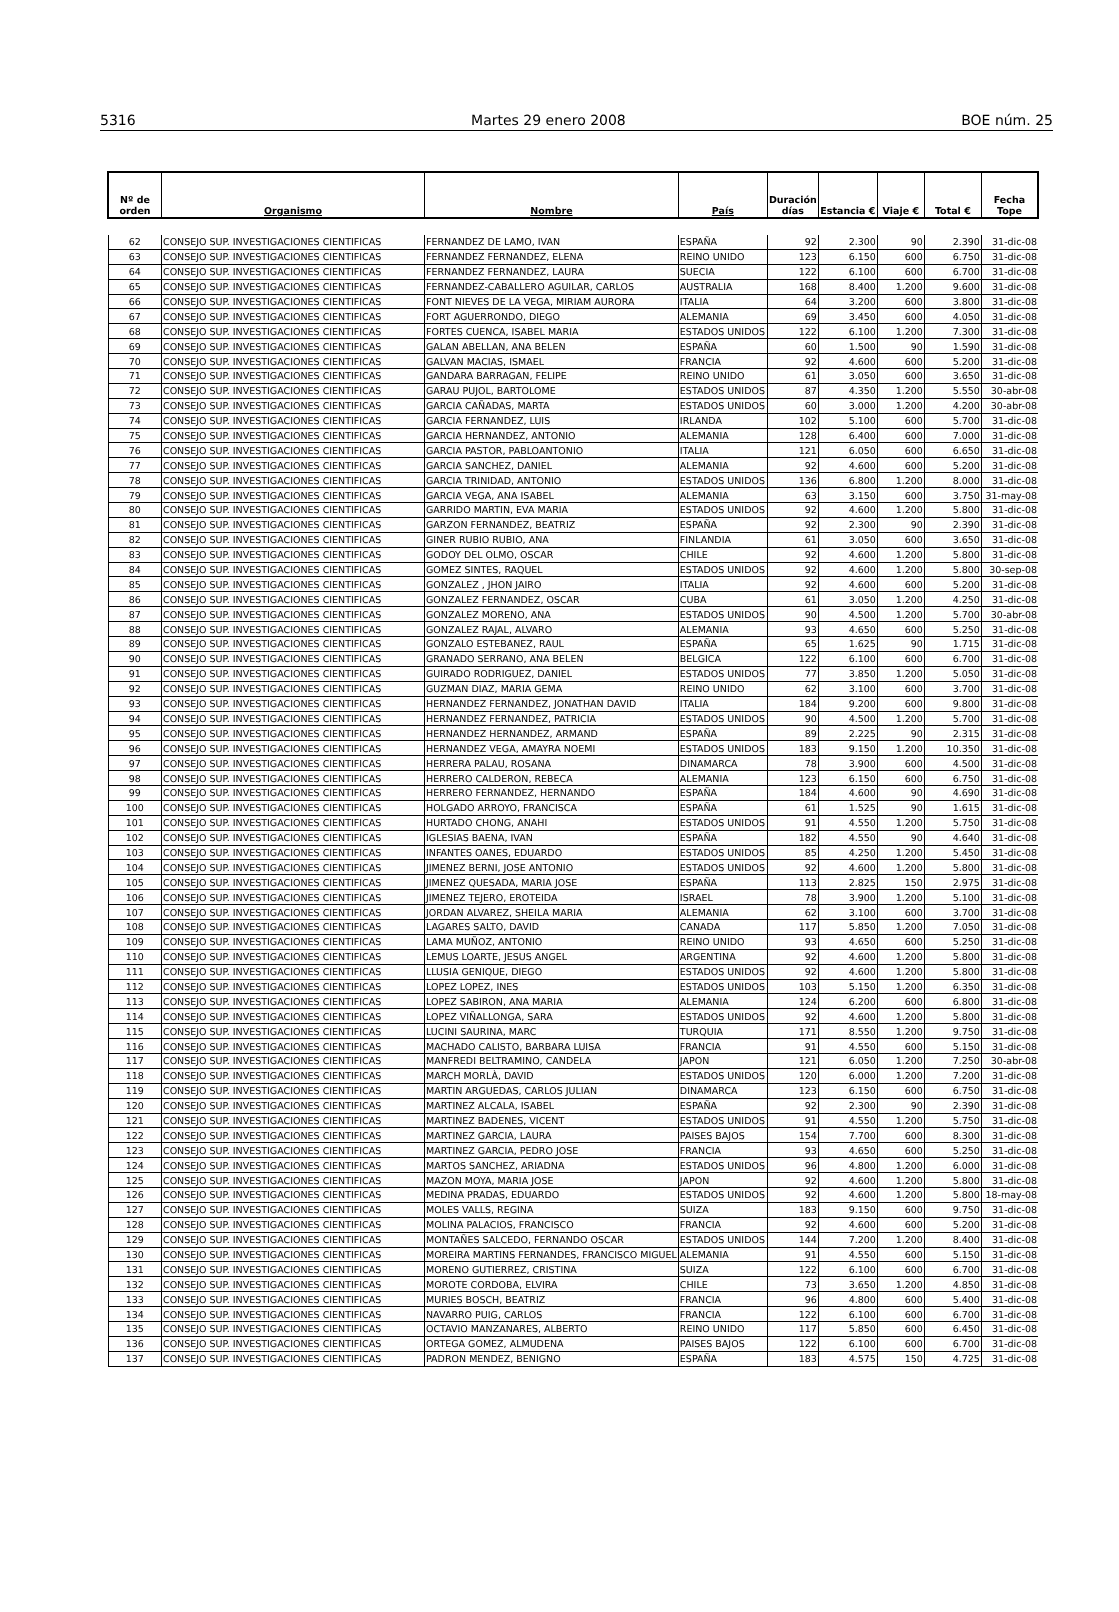5316 Martes 29 enero 2008 BOE núm. 25
| Nº de orden | Organismo | Nombre | País | Duración días | Estancia € | Viaje € | Total € | Fecha Tope |
| --- | --- | --- | --- | --- | --- | --- | --- | --- |
| 62 | CONSEJO SUP. INVESTIGACIONES CIENTIFICAS | FERNANDEZ DE LAMO, IVAN | ESPAÑA | 92 | 2.300 | 90 | 2.390 | 31-dic-08 |
| 63 | CONSEJO SUP. INVESTIGACIONES CIENTIFICAS | FERNANDEZ FERNANDEZ, ELENA | REINO UNIDO | 123 | 6.150 | 600 | 6.750 | 31-dic-08 |
| 64 | CONSEJO SUP. INVESTIGACIONES CIENTIFICAS | FERNANDEZ FERNANDEZ, LAURA | SUECIA | 122 | 6.100 | 600 | 6.700 | 31-dic-08 |
| 65 | CONSEJO SUP. INVESTIGACIONES CIENTIFICAS | FERNANDEZ-CABALLERO AGUILAR, CARLOS | AUSTRALIA | 168 | 8.400 | 1.200 | 9.600 | 31-dic-08 |
| 66 | CONSEJO SUP. INVESTIGACIONES CIENTIFICAS | FONT NIEVES DE LA VEGA, MIRIAM AURORA | ITALIA | 64 | 3.200 | 600 | 3.800 | 31-dic-08 |
| 67 | CONSEJO SUP. INVESTIGACIONES CIENTIFICAS | FORT AGUERRONDO, DIEGO | ALEMANIA | 69 | 3.450 | 600 | 4.050 | 31-dic-08 |
| 68 | CONSEJO SUP. INVESTIGACIONES CIENTIFICAS | FORTES CUENCA, ISABEL MARIA | ESTADOS UNIDOS | 122 | 6.100 | 1.200 | 7.300 | 31-dic-08 |
| 69 | CONSEJO SUP. INVESTIGACIONES CIENTIFICAS | GALAN ABELLAN, ANA BELEN | ESPAÑA | 60 | 1.500 | 90 | 1.590 | 31-dic-08 |
| 70 | CONSEJO SUP. INVESTIGACIONES CIENTIFICAS | GALVAN MACIAS, ISMAEL | FRANCIA | 92 | 4.600 | 600 | 5.200 | 31-dic-08 |
| 71 | CONSEJO SUP. INVESTIGACIONES CIENTIFICAS | GANDARA BARRAGAN, FELIPE | REINO UNIDO | 61 | 3.050 | 600 | 3.650 | 31-dic-08 |
| 72 | CONSEJO SUP. INVESTIGACIONES CIENTIFICAS | GARAU PUJOL, BARTOLOME | ESTADOS UNIDOS | 87 | 4.350 | 1.200 | 5.550 | 30-abr-08 |
| 73 | CONSEJO SUP. INVESTIGACIONES CIENTIFICAS | GARCIA CAÑADAS, MARTA | ESTADOS UNIDOS | 60 | 3.000 | 1.200 | 4.200 | 30-abr-08 |
| 74 | CONSEJO SUP. INVESTIGACIONES CIENTIFICAS | GARCIA FERNANDEZ, LUIS | IRLANDA | 102 | 5.100 | 600 | 5.700 | 31-dic-08 |
| 75 | CONSEJO SUP. INVESTIGACIONES CIENTIFICAS | GARCIA HERNANDEZ, ANTONIO | ALEMANIA | 128 | 6.400 | 600 | 7.000 | 31-dic-08 |
| 76 | CONSEJO SUP. INVESTIGACIONES CIENTIFICAS | GARCIA PASTOR, PABLOANTONIO | ITALIA | 121 | 6.050 | 600 | 6.650 | 31-dic-08 |
| 77 | CONSEJO SUP. INVESTIGACIONES CIENTIFICAS | GARCIA SANCHEZ, DANIEL | ALEMANIA | 92 | 4.600 | 600 | 5.200 | 31-dic-08 |
| 78 | CONSEJO SUP. INVESTIGACIONES CIENTIFICAS | GARCIA TRINIDAD, ANTONIO | ESTADOS UNIDOS | 136 | 6.800 | 1.200 | 8.000 | 31-dic-08 |
| 79 | CONSEJO SUP. INVESTIGACIONES CIENTIFICAS | GARCIA VEGA, ANA ISABEL | ALEMANIA | 63 | 3.150 | 600 | 3.750 | 31-may-08 |
| 80 | CONSEJO SUP. INVESTIGACIONES CIENTIFICAS | GARRIDO MARTIN, EVA MARIA | ESTADOS UNIDOS | 92 | 4.600 | 1.200 | 5.800 | 31-dic-08 |
| 81 | CONSEJO SUP. INVESTIGACIONES CIENTIFICAS | GARZON FERNANDEZ, BEATRIZ | ESPAÑA | 92 | 2.300 | 90 | 2.390 | 31-dic-08 |
| 82 | CONSEJO SUP. INVESTIGACIONES CIENTIFICAS | GINER RUBIO RUBIO, ANA | FINLANDIA | 61 | 3.050 | 600 | 3.650 | 31-dic-08 |
| 83 | CONSEJO SUP. INVESTIGACIONES CIENTIFICAS | GODOY DEL OLMO, OSCAR | CHILE | 92 | 4.600 | 1.200 | 5.800 | 31-dic-08 |
| 84 | CONSEJO SUP. INVESTIGACIONES CIENTIFICAS | GOMEZ SINTES, RAQUEL | ESTADOS UNIDOS | 92 | 4.600 | 1.200 | 5.800 | 30-sep-08 |
| 85 | CONSEJO SUP. INVESTIGACIONES CIENTIFICAS | GONZALEZ , JHON JAIRO | ITALIA | 92 | 4.600 | 600 | 5.200 | 31-dic-08 |
| 86 | CONSEJO SUP. INVESTIGACIONES CIENTIFICAS | GONZALEZ FERNANDEZ, OSCAR | CUBA | 61 | 3.050 | 1.200 | 4.250 | 31-dic-08 |
| 87 | CONSEJO SUP. INVESTIGACIONES CIENTIFICAS | GONZALEZ MORENO, ANA | ESTADOS UNIDOS | 90 | 4.500 | 1.200 | 5.700 | 30-abr-08 |
| 88 | CONSEJO SUP. INVESTIGACIONES CIENTIFICAS | GONZALEZ RAJAL, ALVARO | ALEMANIA | 93 | 4.650 | 600 | 5.250 | 31-dic-08 |
| 89 | CONSEJO SUP. INVESTIGACIONES CIENTIFICAS | GONZALO ESTEBANEZ, RAUL | ESPAÑA | 65 | 1.625 | 90 | 1.715 | 31-dic-08 |
| 90 | CONSEJO SUP. INVESTIGACIONES CIENTIFICAS | GRANADO SERRANO, ANA BELEN | BELGICA | 122 | 6.100 | 600 | 6.700 | 31-dic-08 |
| 91 | CONSEJO SUP. INVESTIGACIONES CIENTIFICAS | GUIRADO RODRIGUEZ, DANIEL | ESTADOS UNIDOS | 77 | 3.850 | 1.200 | 5.050 | 31-dic-08 |
| 92 | CONSEJO SUP. INVESTIGACIONES CIENTIFICAS | GUZMAN DIAZ, MARIA GEMA | REINO UNIDO | 62 | 3.100 | 600 | 3.700 | 31-dic-08 |
| 93 | CONSEJO SUP. INVESTIGACIONES CIENTIFICAS | HERNANDEZ FERNANDEZ, JONATHAN DAVID | ITALIA | 184 | 9.200 | 600 | 9.800 | 31-dic-08 |
| 94 | CONSEJO SUP. INVESTIGACIONES CIENTIFICAS | HERNANDEZ FERNANDEZ, PATRICIA | ESTADOS UNIDOS | 90 | 4.500 | 1.200 | 5.700 | 31-dic-08 |
| 95 | CONSEJO SUP. INVESTIGACIONES CIENTIFICAS | HERNANDEZ HERNANDEZ, ARMAND | ESPAÑA | 89 | 2.225 | 90 | 2.315 | 31-dic-08 |
| 96 | CONSEJO SUP. INVESTIGACIONES CIENTIFICAS | HERNANDEZ VEGA, AMAYRA NOEMI | ESTADOS UNIDOS | 183 | 9.150 | 1.200 | 10.350 | 31-dic-08 |
| 97 | CONSEJO SUP. INVESTIGACIONES CIENTIFICAS | HERRERA PALAU, ROSANA | DINAMARCA | 78 | 3.900 | 600 | 4.500 | 31-dic-08 |
| 98 | CONSEJO SUP. INVESTIGACIONES CIENTIFICAS | HERRERO CALDERON, REBECA | ALEMANIA | 123 | 6.150 | 600 | 6.750 | 31-dic-08 |
| 99 | CONSEJO SUP. INVESTIGACIONES CIENTIFICAS | HERRERO FERNANDEZ, HERNANDO | ESPAÑA | 184 | 4.600 | 90 | 4.690 | 31-dic-08 |
| 100 | CONSEJO SUP. INVESTIGACIONES CIENTIFICAS | HOLGADO ARROYO, FRANCISCA | ESPAÑA | 61 | 1.525 | 90 | 1.615 | 31-dic-08 |
| 101 | CONSEJO SUP. INVESTIGACIONES CIENTIFICAS | HURTADO CHONG, ANAHI | ESTADOS UNIDOS | 91 | 4.550 | 1.200 | 5.750 | 31-dic-08 |
| 102 | CONSEJO SUP. INVESTIGACIONES CIENTIFICAS | IGLESIAS BAENA, IVAN | ESPAÑA | 182 | 4.550 | 90 | 4.640 | 31-dic-08 |
| 103 | CONSEJO SUP. INVESTIGACIONES CIENTIFICAS | INFANTES OANES, EDUARDO | ESTADOS UNIDOS | 85 | 4.250 | 1.200 | 5.450 | 31-dic-08 |
| 104 | CONSEJO SUP. INVESTIGACIONES CIENTIFICAS | JIMENEZ BERNI, JOSE ANTONIO | ESTADOS UNIDOS | 92 | 4.600 | 1.200 | 5.800 | 31-dic-08 |
| 105 | CONSEJO SUP. INVESTIGACIONES CIENTIFICAS | JIMENEZ QUESADA, MARIA JOSE | ESPAÑA | 113 | 2.825 | 150 | 2.975 | 31-dic-08 |
| 106 | CONSEJO SUP. INVESTIGACIONES CIENTIFICAS | JIMENEZ TEJERO, EROTEIDA | ISRAEL | 78 | 3.900 | 1.200 | 5.100 | 31-dic-08 |
| 107 | CONSEJO SUP. INVESTIGACIONES CIENTIFICAS | JORDAN ALVAREZ, SHEILA MARIA | ALEMANIA | 62 | 3.100 | 600 | 3.700 | 31-dic-08 |
| 108 | CONSEJO SUP. INVESTIGACIONES CIENTIFICAS | LAGARES SALTO, DAVID | CANADA | 117 | 5.850 | 1.200 | 7.050 | 31-dic-08 |
| 109 | CONSEJO SUP. INVESTIGACIONES CIENTIFICAS | LAMA MUÑOZ, ANTONIO | REINO UNIDO | 93 | 4.650 | 600 | 5.250 | 31-dic-08 |
| 110 | CONSEJO SUP. INVESTIGACIONES CIENTIFICAS | LEMUS LOARTE, JESUS ANGEL | ARGENTINA | 92 | 4.600 | 1.200 | 5.800 | 31-dic-08 |
| 111 | CONSEJO SUP. INVESTIGACIONES CIENTIFICAS | LLUSIA GENIQUE, DIEGO | ESTADOS UNIDOS | 92 | 4.600 | 1.200 | 5.800 | 31-dic-08 |
| 112 | CONSEJO SUP. INVESTIGACIONES CIENTIFICAS | LOPEZ LOPEZ, INES | ESTADOS UNIDOS | 103 | 5.150 | 1.200 | 6.350 | 31-dic-08 |
| 113 | CONSEJO SUP. INVESTIGACIONES CIENTIFICAS | LOPEZ SABIRON, ANA MARIA | ALEMANIA | 124 | 6.200 | 600 | 6.800 | 31-dic-08 |
| 114 | CONSEJO SUP. INVESTIGACIONES CIENTIFICAS | LOPEZ VIÑALLONGA, SARA | ESTADOS UNIDOS | 92 | 4.600 | 1.200 | 5.800 | 31-dic-08 |
| 115 | CONSEJO SUP. INVESTIGACIONES CIENTIFICAS | LUCINI SAURINA, MARC | TURQUIA | 171 | 8.550 | 1.200 | 9.750 | 31-dic-08 |
| 116 | CONSEJO SUP. INVESTIGACIONES CIENTIFICAS | MACHADO CALISTO, BARBARA LUISA | FRANCIA | 91 | 4.550 | 600 | 5.150 | 31-dic-08 |
| 117 | CONSEJO SUP. INVESTIGACIONES CIENTIFICAS | MANFREDI BELTRAMINO, CANDELA | JAPON | 121 | 6.050 | 1.200 | 7.250 | 30-abr-08 |
| 118 | CONSEJO SUP. INVESTIGACIONES CIENTIFICAS | MARCH MORLÀ, DAVID | ESTADOS UNIDOS | 120 | 6.000 | 1.200 | 7.200 | 31-dic-08 |
| 119 | CONSEJO SUP. INVESTIGACIONES CIENTIFICAS | MARTIN ARGUEDAS, CARLOS JULIAN | DINAMARCA | 123 | 6.150 | 600 | 6.750 | 31-dic-08 |
| 120 | CONSEJO SUP. INVESTIGACIONES CIENTIFICAS | MARTINEZ ALCALA, ISABEL | ESPAÑA | 92 | 2.300 | 90 | 2.390 | 31-dic-08 |
| 121 | CONSEJO SUP. INVESTIGACIONES CIENTIFICAS | MARTINEZ BADENES, VICENT | ESTADOS UNIDOS | 91 | 4.550 | 1.200 | 5.750 | 31-dic-08 |
| 122 | CONSEJO SUP. INVESTIGACIONES CIENTIFICAS | MARTINEZ GARCIA, LAURA | PAISES BAJOS | 154 | 7.700 | 600 | 8.300 | 31-dic-08 |
| 123 | CONSEJO SUP. INVESTIGACIONES CIENTIFICAS | MARTINEZ GARCIA, PEDRO JOSE | FRANCIA | 93 | 4.650 | 600 | 5.250 | 31-dic-08 |
| 124 | CONSEJO SUP. INVESTIGACIONES CIENTIFICAS | MARTOS SANCHEZ, ARIADNA | ESTADOS UNIDOS | 96 | 4.800 | 1.200 | 6.000 | 31-dic-08 |
| 125 | CONSEJO SUP. INVESTIGACIONES CIENTIFICAS | MAZON MOYA, MARIA JOSE | JAPON | 92 | 4.600 | 1.200 | 5.800 | 31-dic-08 |
| 126 | CONSEJO SUP. INVESTIGACIONES CIENTIFICAS | MEDINA PRADAS, EDUARDO | ESTADOS UNIDOS | 92 | 4.600 | 1.200 | 5.800 | 18-may-08 |
| 127 | CONSEJO SUP. INVESTIGACIONES CIENTIFICAS | MOLES VALLS, REGINA | SUIZA | 183 | 9.150 | 600 | 9.750 | 31-dic-08 |
| 128 | CONSEJO SUP. INVESTIGACIONES CIENTIFICAS | MOLINA PALACIOS, FRANCISCO | FRANCIA | 92 | 4.600 | 600 | 5.200 | 31-dic-08 |
| 129 | CONSEJO SUP. INVESTIGACIONES CIENTIFICAS | MONTAÑES SALCEDO, FERNANDO OSCAR | ESTADOS UNIDOS | 144 | 7.200 | 1.200 | 8.400 | 31-dic-08 |
| 130 | CONSEJO SUP. INVESTIGACIONES CIENTIFICAS | MOREIRA MARTINS FERNANDES, FRANCISCO MIGUEL | ALEMANIA | 91 | 4.550 | 600 | 5.150 | 31-dic-08 |
| 131 | CONSEJO SUP. INVESTIGACIONES CIENTIFICAS | MORENO GUTIERREZ, CRISTINA | SUIZA | 122 | 6.100 | 600 | 6.700 | 31-dic-08 |
| 132 | CONSEJO SUP. INVESTIGACIONES CIENTIFICAS | MOROTE CORDOBA, ELVIRA | CHILE | 73 | 3.650 | 1.200 | 4.850 | 31-dic-08 |
| 133 | CONSEJO SUP. INVESTIGACIONES CIENTIFICAS | MURIES BOSCH, BEATRIZ | FRANCIA | 96 | 4.800 | 600 | 5.400 | 31-dic-08 |
| 134 | CONSEJO SUP. INVESTIGACIONES CIENTIFICAS | NAVARRO PUIG, CARLOS | FRANCIA | 122 | 6.100 | 600 | 6.700 | 31-dic-08 |
| 135 | CONSEJO SUP. INVESTIGACIONES CIENTIFICAS | OCTAVIO MANZANARES, ALBERTO | REINO UNIDO | 117 | 5.850 | 600 | 6.450 | 31-dic-08 |
| 136 | CONSEJO SUP. INVESTIGACIONES CIENTIFICAS | ORTEGA GOMEZ, ALMUDENA | PAISES BAJOS | 122 | 6.100 | 600 | 6.700 | 31-dic-08 |
| 137 | CONSEJO SUP. INVESTIGACIONES CIENTIFICAS | PADRON MENDEZ, BENIGNO | ESPAÑA | 183 | 4.575 | 150 | 4.725 | 31-dic-08 |